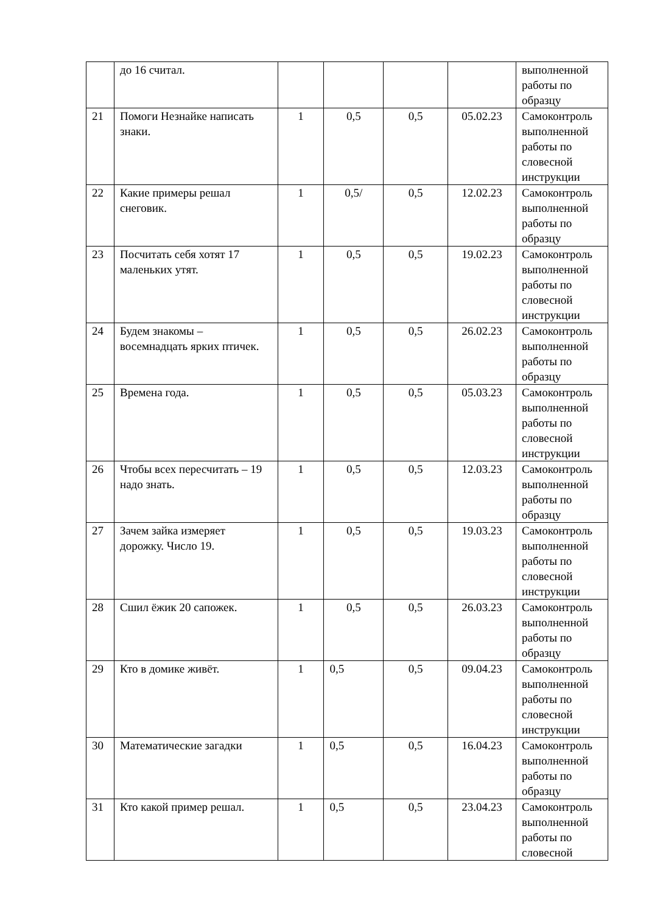| | до 16 считал. | | | | | выполненной работы по образцу |
| 21 | Помоги Незнайке написать знаки. | 1 | 0,5 | 0,5 | 05.02.23 | Самоконтроль выполненной работы по словесной инструкции |
| 22 | Какие примеры решал снеговик. | 1 | 0,5/ | 0,5 | 12.02.23 | Самоконтроль выполненной работы по образцу |
| 23 | Посчитать себя хотят 17 маленьких утят. | 1 | 0,5 | 0,5 | 19.02.23 | Самоконтроль выполненной работы по словесной инструкции |
| 24 | Будем знакомы – восемнадцать ярких птичек. | 1 | 0,5 | 0,5 | 26.02.23 | Самоконтроль выполненной работы по образцу |
| 25 | Времена года. | 1 | 0,5 | 0,5 | 05.03.23 | Самоконтроль выполненной работы по словесной инструкции |
| 26 | Чтобы всех пересчитать – 19 надо знать. | 1 | 0,5 | 0,5 | 12.03.23 | Самоконтроль выполненной работы по образцу |
| 27 | Зачем зайка измеряет дорожку. Число 19. | 1 | 0,5 | 0,5 | 19.03.23 | Самоконтроль выполненной работы по словесной инструкции |
| 28 | Сшил ёжик 20 сапожек. | 1 | 0,5 | 0,5 | 26.03.23 | Самоконтроль выполненной работы по образцу |
| 29 | Кто в домике живёт. | 1 | 0,5 | 0,5 | 09.04.23 | Самоконтроль выполненной работы по словесной инструкции |
| 30 | Математические загадки | 1 | 0,5 | 0,5 | 16.04.23 | Самоконтроль выполненной работы по образцу |
| 31 | Кто какой пример решал. | 1 | 0,5 | 0,5 | 23.04.23 | Самоконтроль выполненной работы по словесной |